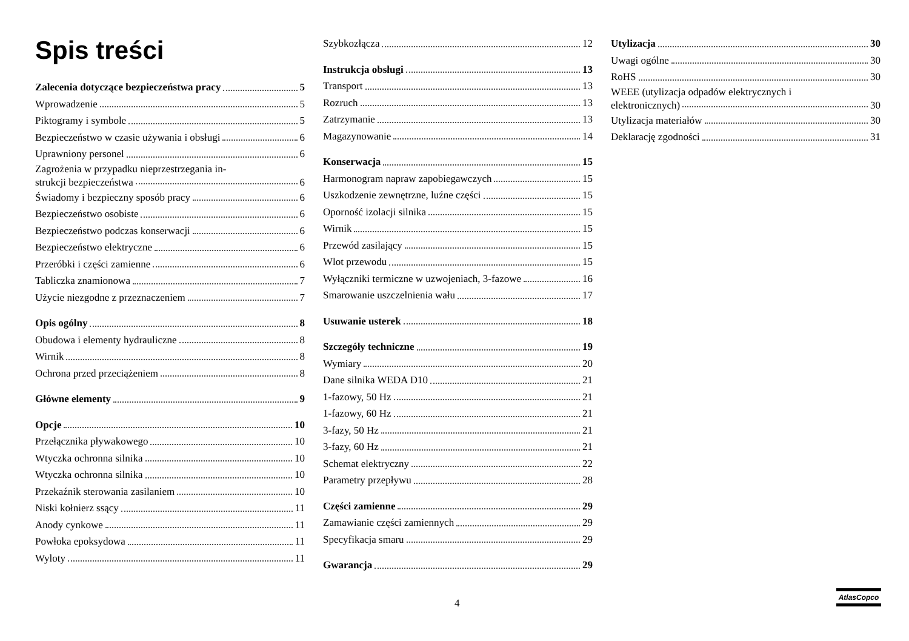Spis treści
Zalecenia dotyczące bezpieczeństwa pracy 5
Wprowadzenie 5
Piktogramy i symbole 5
Bezpieczeństwo w czasie używania i obsługi 6
Uprawniony personel 6
Zagrożenia w przypadku nieprzestrzegania in-
strukcji bezpieczeństwa 6
Świadomy i bezpieczny sposób pracy 6
Bezpieczeństwo osobiste 6
Bezpieczeństwo podczas konserwacji 6
Bezpieczeństwo elektryczne 6
Przeróbki i części zamienne 6
Tabliczka znamionowa 7
Użycie niezgodne z przeznaczeniem 7
Opis ogólny 8
Obudowa i elementy hydrauliczne 8
Wirnik 8
Ochrona przed przeciążeniem 8
Główne elementy 9
Opcje 10
Przełącznika pływakowego 10
Wtyczka ochronna silnika 10
Wtyczka ochronna silnika 10
Przekaźnik sterowania zasilaniem 10
Niski kołnierz ssący 11
Anody cynkowe 11
Powłoka epoksydowa 11
Wyloty 11
Szybkozłącza 12
Instrukcja obsługi 13
Transport 13
Rozruch 13
Zatrzymanie 13
Magazynowanie 14
Konserwacja 15
Harmonogram napraw zapobiegawczych 15
Uszkodzenie zewnętrzne, luźne części 15
Oporność izolacji silnika 15
Wirnik 15
Przewód zasilający 15
Wlot przewodu 15
Wyłączniki termiczne w uzwojeniach, 3-fazowe 16
Smarowanie uszczelnienia wału 17
Usuwanie usterek 18
Szczegóły techniczne 19
Wymiary 20
Dane silnika WEDA D10 21
1-fazowy, 50 Hz 21
1-fazowy, 60 Hz 21
3-fazy, 50 Hz 21
3-fazy, 60 Hz 21
Schemat elektryczny 22
Parametry przepływu 28
Części zamienne 29
Zamawianie części zamiennych 29
Specyfikacja smaru 29
Gwarancja 29
Utylizacja 30
Uwagi ogólne 30
RoHS 30
WEEE (utylizacja odpadów elektrycznych i
elektronicznych) 30
Utylizacja materiałów 30
Deklarację zgodności 31
4
AtlasCopco